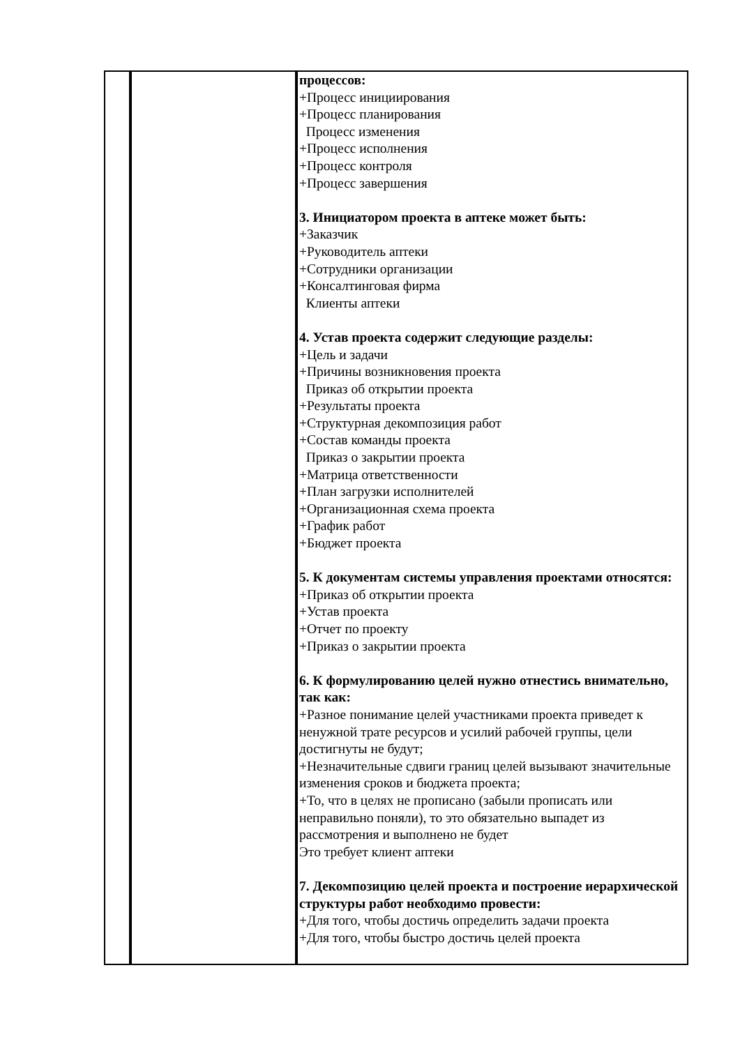| | | процессов: +Процесс инициирования +Процесс планирования Процесс изменения +Процесс исполнения +Процесс контроля +Процесс завершения 3. Инициатором проекта в аптеке может быть: +Заказчик +Руководитель аптеки +Сотрудники организации +Консалтинговая фирма Клиенты аптеки 4. Устав проекта содержит следующие разделы: +Цель и задачи +Причины возникновения проекта Приказ об открытии проекта +Результаты проекта +Структурная декомпозиция работ +Состав команды проекта Приказ о закрытии проекта +Матрица ответственности +План загрузки исполнителей +Организационная схема проекта +График работ +Бюджет проекта 5. К документам системы управления проектами относятся: +Приказ об открытии проекта +Устав проекта +Отчет по проекту +Приказ о закрытии проекта 6. К формулированию целей нужно отнестись внимательно, так как: +Разное понимание целей участниками проекта приведет к ненужной трате ресурсов и усилий рабочей группы, цели достигнуты не будут; +Незначительные сдвиги границ целей вызывают значительные изменения сроков и бюджета проекта; +То, что в целях не прописано (забыли прописать или неправильно поняли), то это обязательно выпадет из рассмотрения и выполнено не будет Это требует клиент аптеки 7. Декомпозицию целей проекта и построение иерархической структуры работ необходимо провести: +Для того, чтобы достичь определить задачи проекта +Для того, чтобы быстро достичь целей проекта |